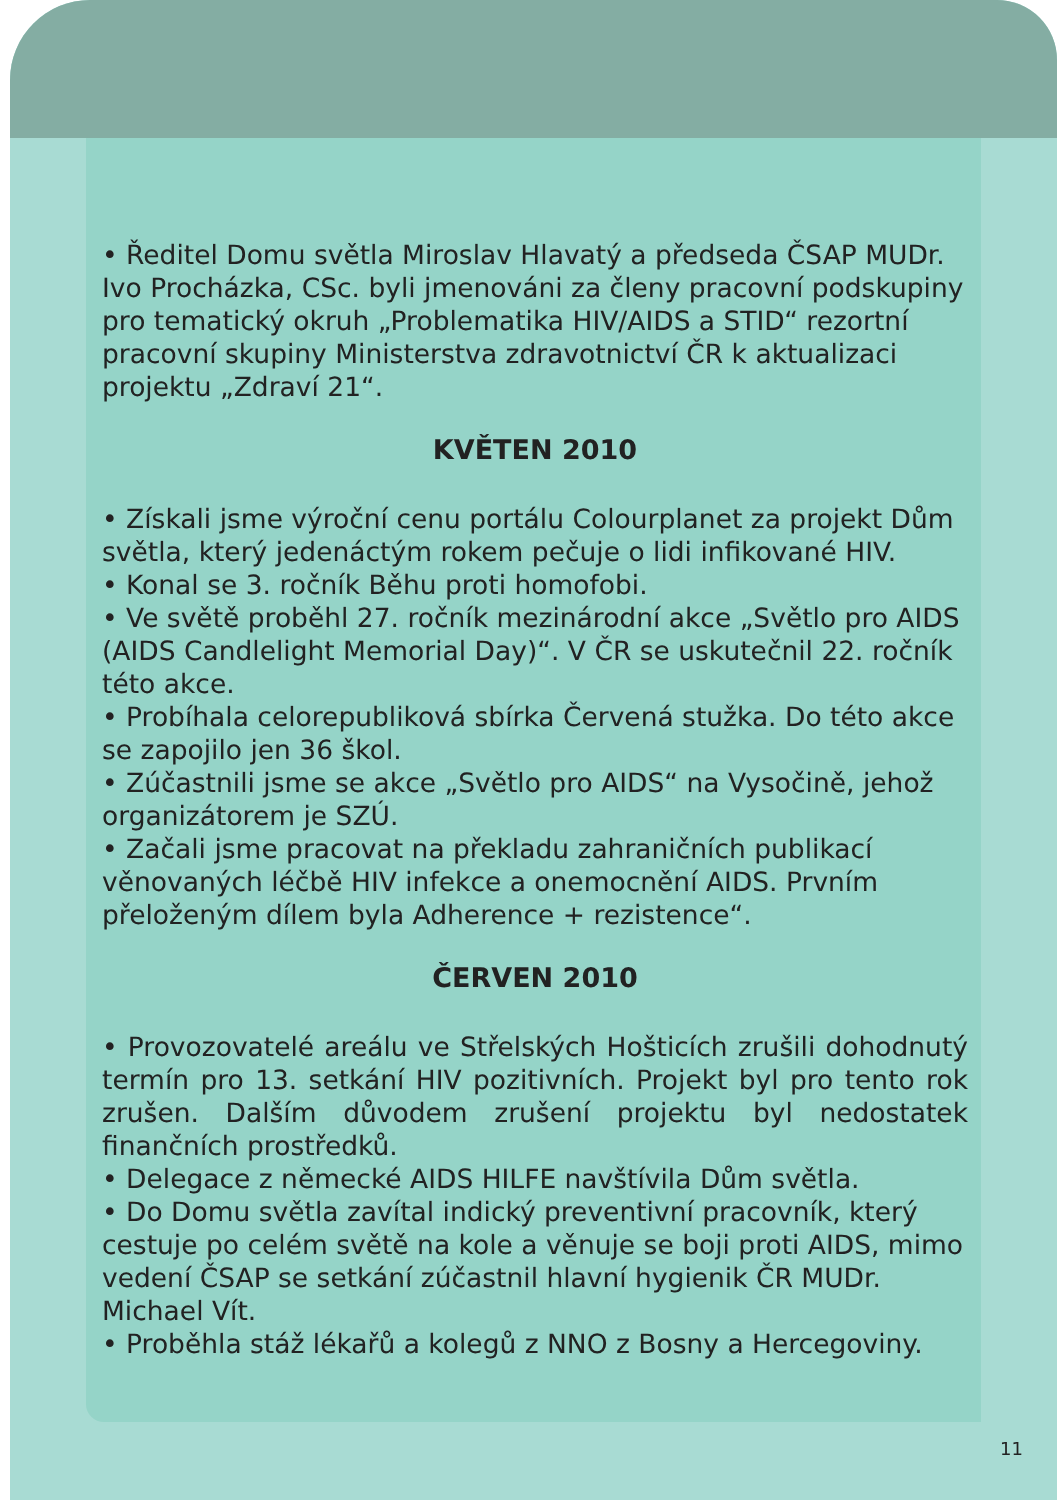• Ředitel Domu světla Miroslav Hlavatý a předseda ČSAP MUDr. Ivo Procházka, CSc. byli jmenováni za členy pracovní podskupiny pro tematický okruh „Problematika HIV/AIDS a STID“ rezortní pracovní skupiny Ministerstva zdravotnictví ČR k aktualizaci projektu „Zdraví 21“.
KVĚTEN 2010
• Získali jsme výroční cenu portálu Colourplanet za projekt Dům světla, který jedenáctým rokem pečuje o lidi infikované HIV.
• Konal se 3. ročník Běhu proti homofobi.
• Ve světě proběhl 27. ročník mezinárodní akce „Světlo pro AIDS (AIDS Candlelight Memorial Day)“. V ČR se uskutečnil 22. ročník této akce.
• Probíhala celorepubliková sbírka Červená stužka. Do této akce se zapojilo jen 36 škol.
• Zúčastnili jsme se akce „Světlo pro AIDS“ na Vysočině, jehož organizátorem je SZÚ.
• Začali jsme pracovat na překladu zahraničních publikací věnovaných léčbě HIV infekce a onemocnění AIDS. Prvním přeloženým dílem byla Adherence + rezistence“.
ČERVEN 2010
• Provozovatelé areálu ve Střelských Hošticích zrušili dohodnutý termín pro 13. setkání HIV pozitivních. Projekt byl pro tento rok zrušen. Dalším důvodem zrušení projektu byl nedostatek finančních prostředků.
• Delegace z německé AIDS HILFE navštívila Dům světla.
• Do Domu světla zavítal indický preventivní pracovník, který cestuje po celém světě na kole a věnuje se boji proti AIDS, mimo vedení ČSAP se setkání zúčastnil hlavní hygienik ČR MUDr. Michael Vít.
• Proběhla stáž lékařů a kolegů z NNO z Bosny a Hercegoviny.
11